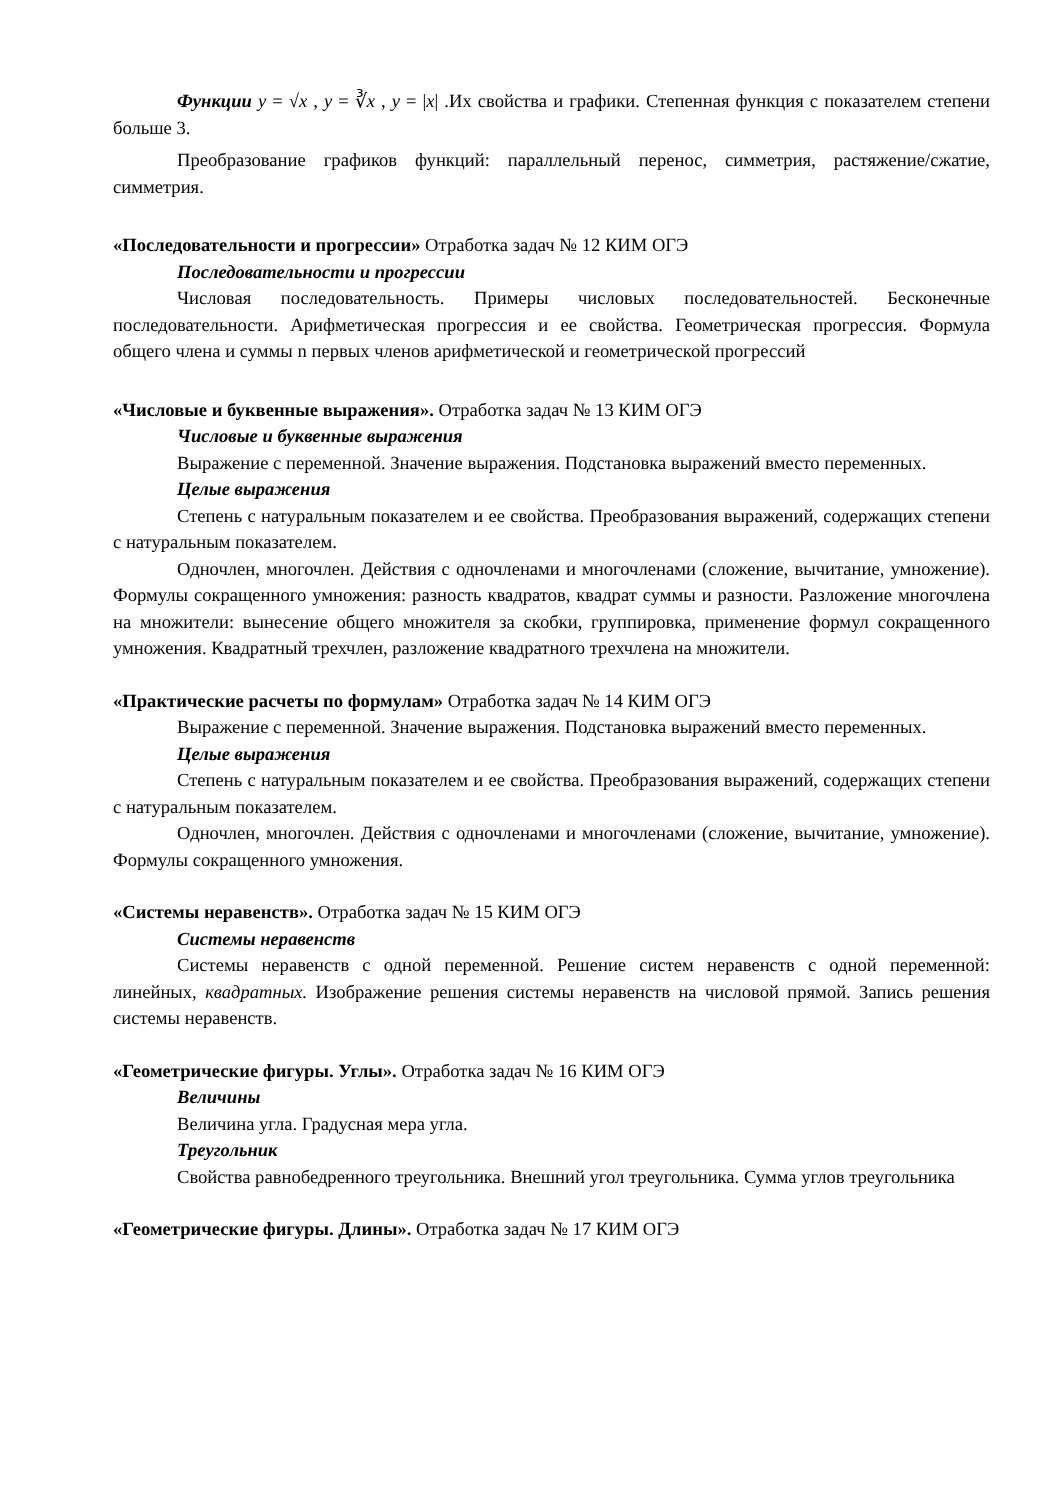Функции y = √x , y = ∛x , y = |x| .Их свойства и графики. Степенная функция с показателем степени больше 3.
Преобразование графиков функций: параллельный перенос, симметрия, растяжение/сжатие, симметрия.
«Последовательности и прогрессии» Отработка задач № 12 КИМ ОГЭ
Последовательности и прогрессии
Числовая последовательность. Примеры числовых последовательностей. Бесконечные последовательности. Арифметическая прогрессия и ее свойства. Геометрическая прогрессия. Формула общего члена и суммы n первых членов арифметической и геометрической прогрессий
«Числовые и буквенные выражения». Отработка задач № 13 КИМ ОГЭ
Числовые и буквенные выражения
Выражение с переменной. Значение выражения. Подстановка выражений вместо переменных.
Целые выражения
Степень с натуральным показателем и ее свойства. Преобразования выражений, содержащих степени с натуральным показателем.
Одночлен, многочлен. Действия с одночленами и многочленами (сложение, вычитание, умножение). Формулы сокращенного умножения: разность квадратов, квадрат суммы и разности. Разложение многочлена на множители: вынесение общего множителя за скобки, группировка, применение формул сокращенного умножения. Квадратный трехчлен, разложение квадратного трехчлена на множители.
«Практические расчеты по формулам» Отработка задач № 14 КИМ ОГЭ
Выражение с переменной. Значение выражения. Подстановка выражений вместо переменных.
Целые выражения
Степень с натуральным показателем и ее свойства. Преобразования выражений, содержащих степени с натуральным показателем.
Одночлен, многочлен. Действия с одночленами и многочленами (сложение, вычитание, умножение). Формулы сокращенного умножения.
«Системы неравенств». Отработка задач № 15 КИМ ОГЭ
Системы неравенств
Системы неравенств с одной переменной. Решение систем неравенств с одной переменной: линейных, квадратных. Изображение решения системы неравенств на числовой прямой. Запись решения системы неравенств.
«Геометрические фигуры. Углы». Отработка задач № 16 КИМ ОГЭ
Величины
Величина угла. Градусная мера угла.
Треугольник
Свойства равнобедренного треугольника. Внешний угол треугольника. Сумма углов треугольника
«Геометрические фигуры. Длины». Отработка задач № 17 КИМ ОГЭ